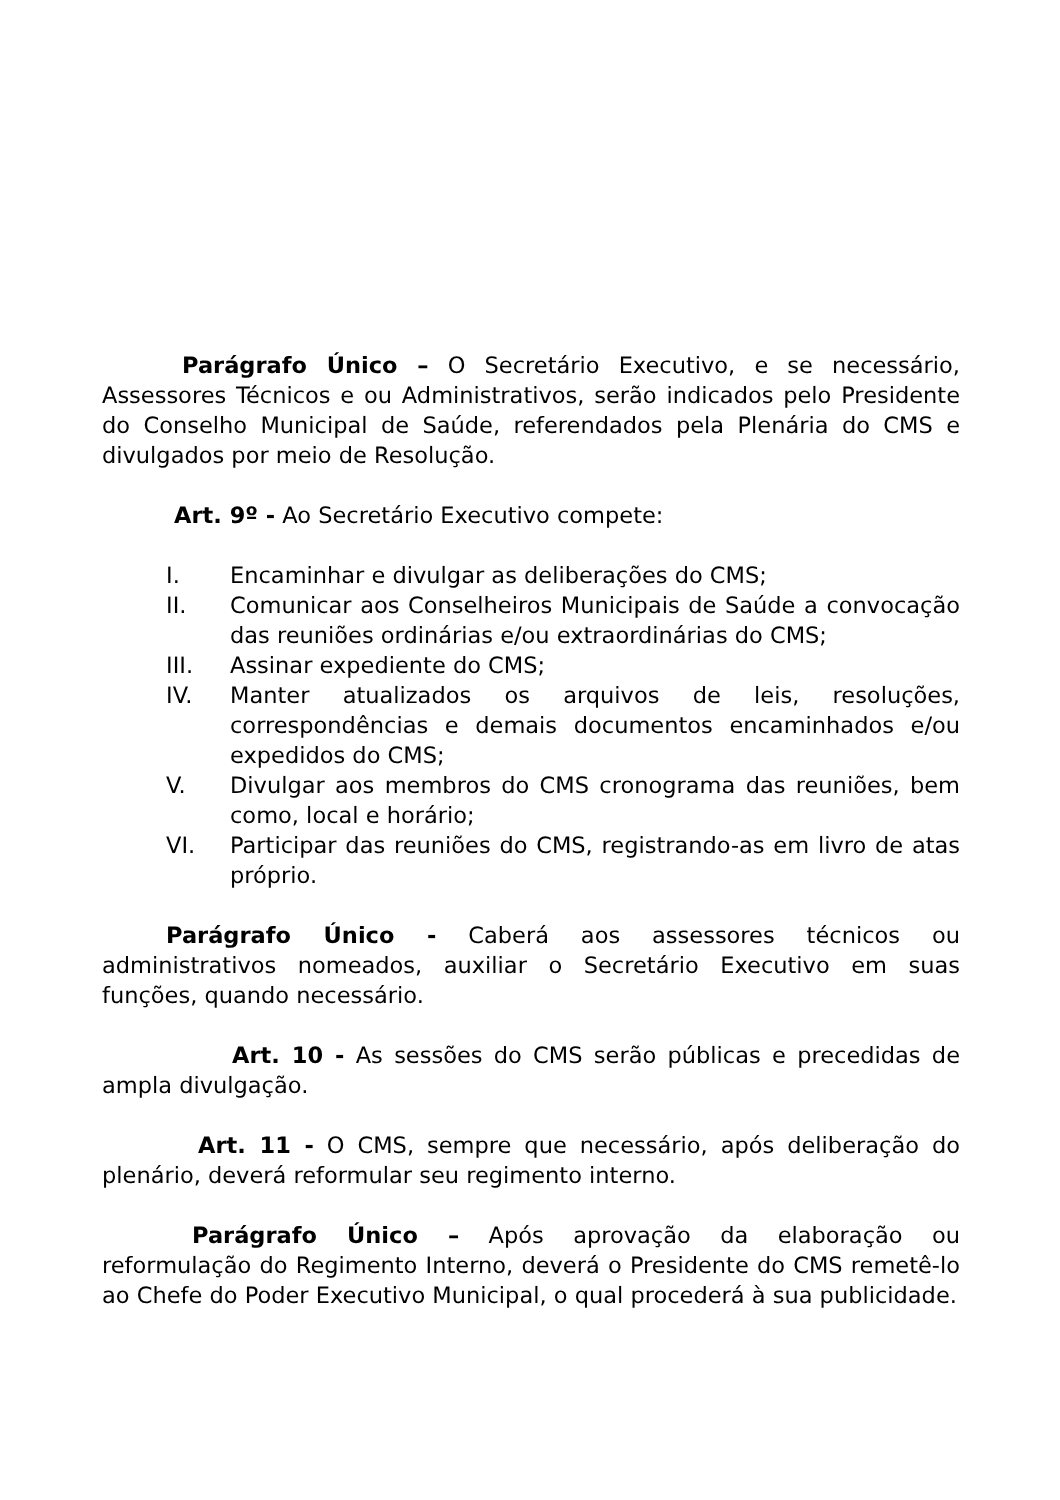Parágrafo Único – O Secretário Executivo, e se necessário, Assessores Técnicos e ou Administrativos, serão indicados pelo Presidente do Conselho Municipal de Saúde, referendados pela Plenária do CMS e divulgados por meio de Resolução.
Art. 9º - Ao Secretário Executivo compete:
I. Encaminhar e divulgar as deliberações do CMS;
II. Comunicar aos Conselheiros Municipais de Saúde a convocação das reuniões ordinárias e/ou extraordinárias do CMS;
III. Assinar expediente do CMS;
IV. Manter atualizados os arquivos de leis, resoluções, correspondências e demais documentos encaminhados e/ou expedidos do CMS;
V. Divulgar aos membros do CMS cronograma das reuniões, bem como, local e horário;
VI. Participar das reuniões do CMS, registrando-as em livro de atas próprio.
Parágrafo Único - Caberá aos assessores técnicos ou administrativos nomeados, auxiliar o Secretário Executivo em suas funções, quando necessário.
Art. 10 - As sessões do CMS serão públicas e precedidas de ampla divulgação.
Art. 11 - O CMS, sempre que necessário, após deliberação do plenário, deverá reformular seu regimento interno.
Parágrafo Único – Após aprovação da elaboração ou reformulação do Regimento Interno, deverá o Presidente do CMS remetê-lo ao Chefe do Poder Executivo Municipal, o qual procederá à sua publicidade.